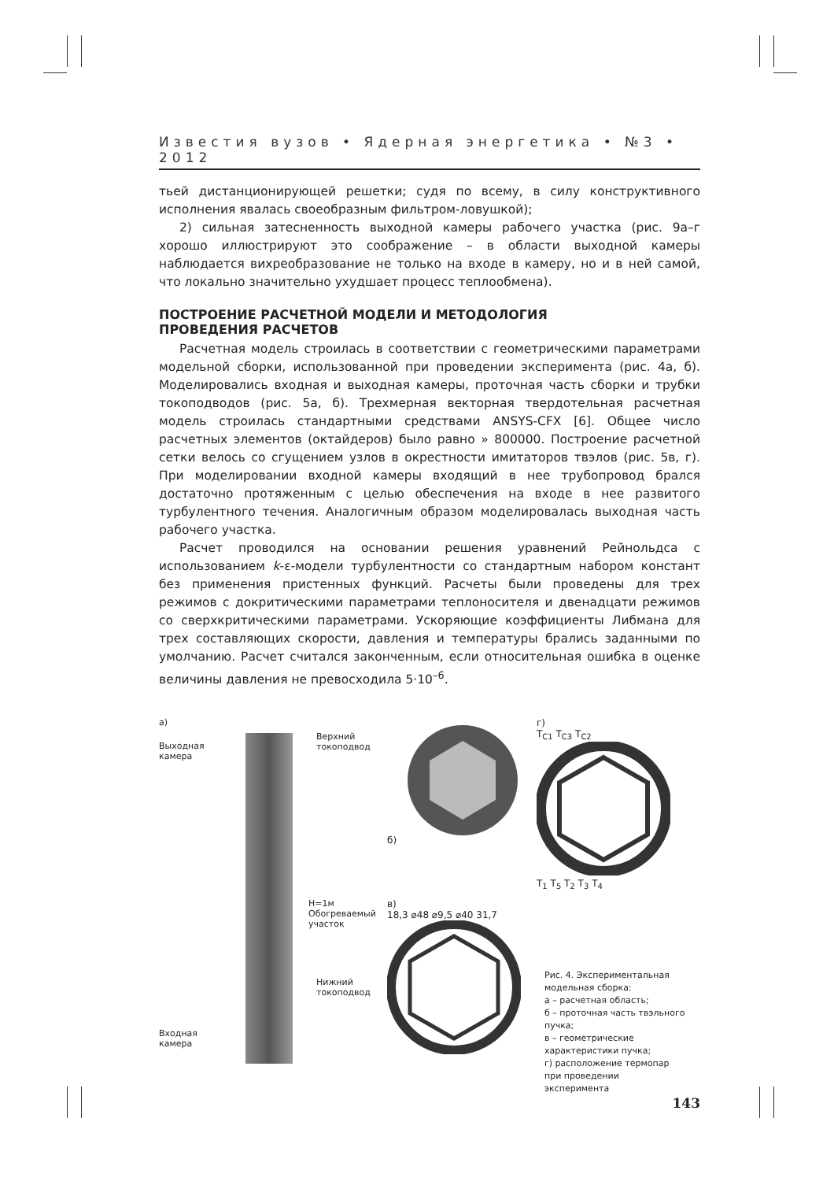Известия вузов • Ядерная энергетика • №3 • 2012
тьей дистанционирующей решетки; судя по всему, в силу конструктивного исполнения явалась своеобразным фильтром-ловушкой);
2) сильная затесненность выходной камеры рабочего участка (рис. 9а–г хорошо иллюстрируют это соображение – в области выходной камеры наблюдается вихреобразование не только на входе в камеру, но и в ней самой, что локально значительно ухудшает процесс теплообмена).
ПОСТРОЕНИЕ РАСЧЕТНОЙ МОДЕЛИ И МЕТОДОЛОГИЯ
ПРОВЕДЕНИЯ РАСЧЕТОВ
Расчетная модель строилась в соответствии с геометрическими параметрами модельной сборки, использованной при проведении эксперимента (рис. 4а, б). Моделировались входная и выходная камеры, проточная часть сборки и трубки токоподводов (рис. 5а, б). Трехмерная векторная твердотельная расчетная модель строилась стандартными средствами ANSYS-CFX [6]. Общее число расчетных элементов (октайдеров) было равно » 800000. Построение расчетной сетки велось со сгущением узлов в окрестности имитаторов твэлов (рис. 5в, г). При моделировании входной камеры входящий в нее трубопровод брался достаточно протяженным с целью обеспечения на входе в нее развитого турбулентного течения. Аналогичным образом моделировалась выходная часть рабочего участка.
Расчет проводился на основании решения уравнений Рейнольдса с использованием k-ε-модели турбулентности со стандартным набором констант без применения пристенных функций. Расчеты были проведены для трех режимов с докритическими параметрами теплоносителя и двенадцати режимов со сверхкритическими параметрами. Ускоряющие коэффициенты Либмана для трех составляющих скорости, давления и температуры брались заданными по умолчанию. Расчет считался законченным, если относительная ошибка в оценке величины давления не превосходила 5·10<sup>–6</sup>.
а)
Выходная
камера
Верхний
токоподвод
H=1м Обогреваемый участок
Нижний
токоподвод
Входная
камера
б)
г)
T<sub>C1</sub> T<sub>C3</sub> T<sub>C2</sub>
T<sub>1</sub> T<sub>5</sub> T<sub>2</sub> T<sub>3</sub> T<sub>4</sub>
в)
18,3 ⌀48 ⌀9,5 ⌀40 31,7
Рис. 4. Экспериментальная модельная сборка:
а – расчетная область;
б – проточная часть твэльного пучка;
в – геометрические характеристики пучка;
г) расположение термопар при проведении эксперимента
143